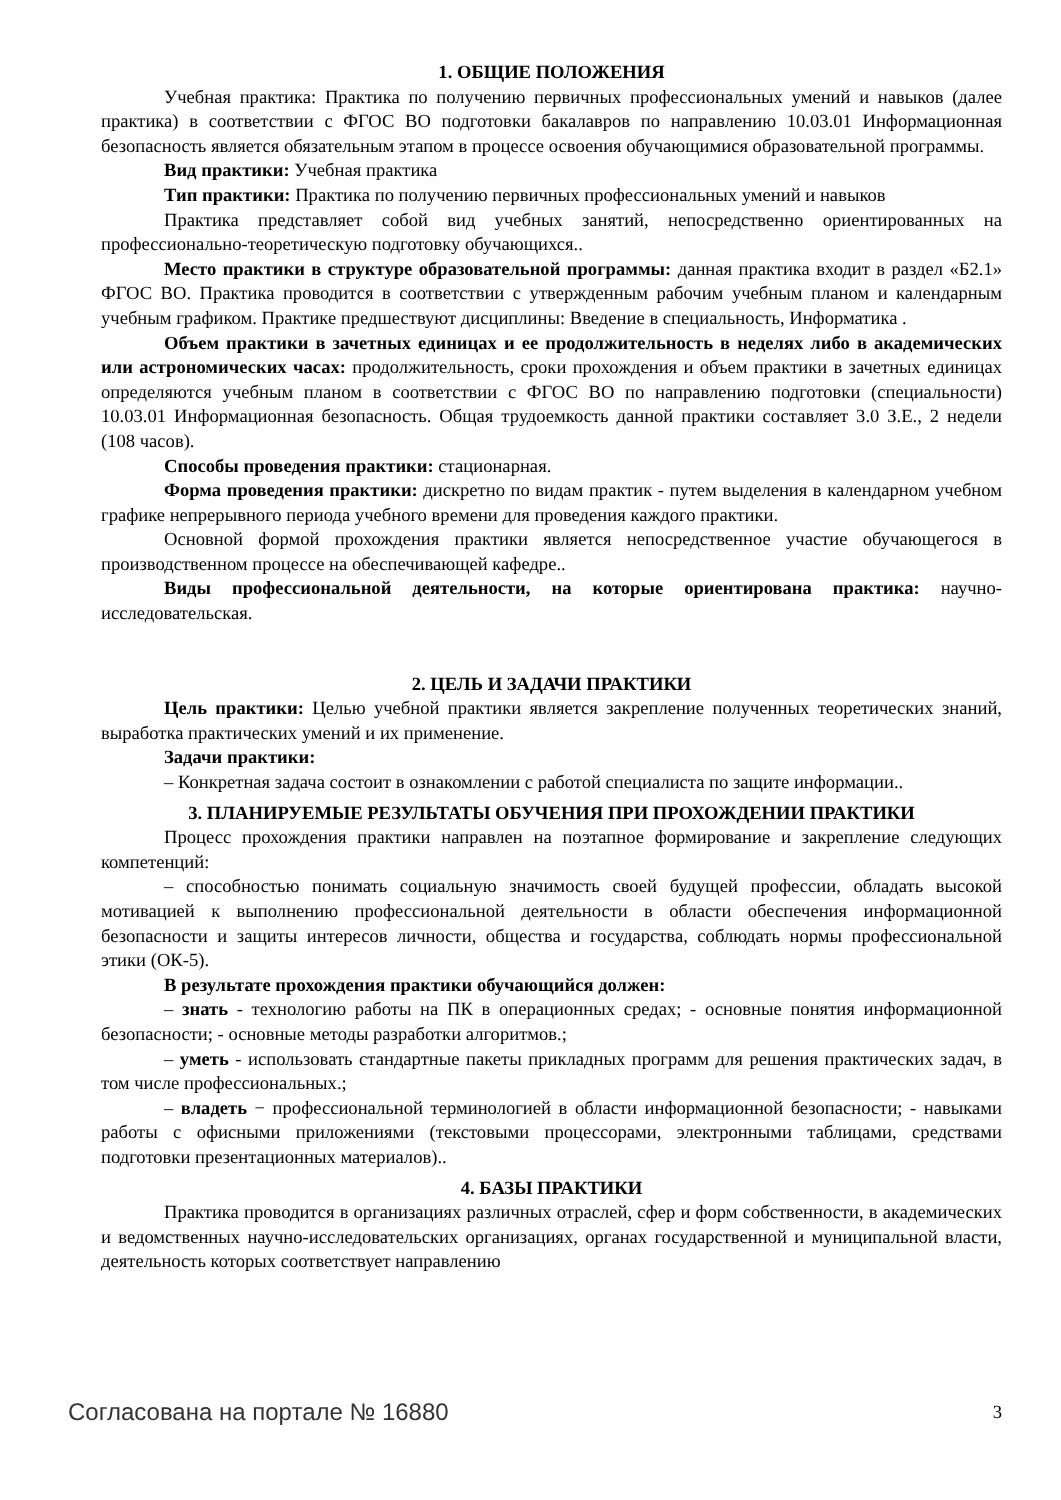1. ОБЩИЕ ПОЛОЖЕНИЯ
Учебная практика: Практика по получению первичных профессиональных умений и навыков (далее практика) в соответствии с ФГОС ВО подготовки бакалавров по направлению 10.03.01 Информационная безопасность является обязательным этапом в процессе освоения обучающимися образовательной программы.
Вид практики: Учебная практика
Тип практики: Практика по получению первичных профессиональных умений и навыков
Практика представляет собой вид учебных занятий, непосредственно ориентированных на профессионально-теоретическую подготовку обучающихся..
Место практики в структуре образовательной программы: данная практика входит в раздел «Б2.1» ФГОС ВО. Практика проводится в соответствии с утвержденным рабочим учебным планом и календарным учебным графиком. Практике предшествуют дисциплины: Введение в специальность, Информатика .
Объем практики в зачетных единицах и ее продолжительность в неделях либо в академических или астрономических часах: продолжительность, сроки прохождения и объем практики в зачетных единицах определяются учебным планом в соответствии с ФГОС ВО по направлению подготовки (специальности) 10.03.01 Информационная безопасность. Общая трудоемкость данной практики составляет 3.0 З.Е., 2 недели (108 часов).
Способы проведения практики: стационарная.
Форма проведения практики: дискретно по видам практик - путем выделения в календарном учебном графике непрерывного периода учебного времени для проведения каждого практики.
Основной формой прохождения практики является непосредственное участие обучающегося в производственном процессе на обеспечивающей кафедре..
Виды профессиональной деятельности, на которые ориентирована практика: научно-исследовательская.
2. ЦЕЛЬ И ЗАДАЧИ ПРАКТИКИ
Цель практики: Целью учебной практики является закрепление полученных теоретических знаний, выработка практических умений и их применение.
Задачи практики:
– Конкретная задача состоит в ознакомлении с работой специалиста по защите информации..
3. ПЛАНИРУЕМЫЕ РЕЗУЛЬТАТЫ ОБУЧЕНИЯ ПРИ ПРОХОЖДЕНИИ ПРАКТИКИ
Процесс прохождения практики направлен на поэтапное формирование и закрепление следующих компетенций:
– способностью понимать социальную значимость своей будущей профессии, обладать высокой мотивацией к выполнению профессиональной деятельности в области обеспечения информационной безопасности и защиты интересов личности, общества и государства, соблюдать нормы профессиональной этики (ОК-5).
В результате прохождения практики обучающийся должен:
– знать - технологию работы на ПК в операционных средах; - основные понятия информационной безопасности; - основные методы разработки алгоритмов.;
– уметь - использовать стандартные пакеты прикладных программ для решения практических задач, в том числе профессиональных.;
– владеть − профессиональной терминологией в области информационной безопасности; - навыками работы с офисными приложениями (текстовыми процессорами, электронными таблицами, средствами подготовки презентационных материалов)..
4. БАЗЫ ПРАКТИКИ
Практика проводится в организациях различных отраслей, сфер и форм собственности, в академических и ведомственных научно-исследовательских организациях, органах государственной и муниципальной власти, деятельность которых соответствует направлению
Согласована на портале № 16880 3